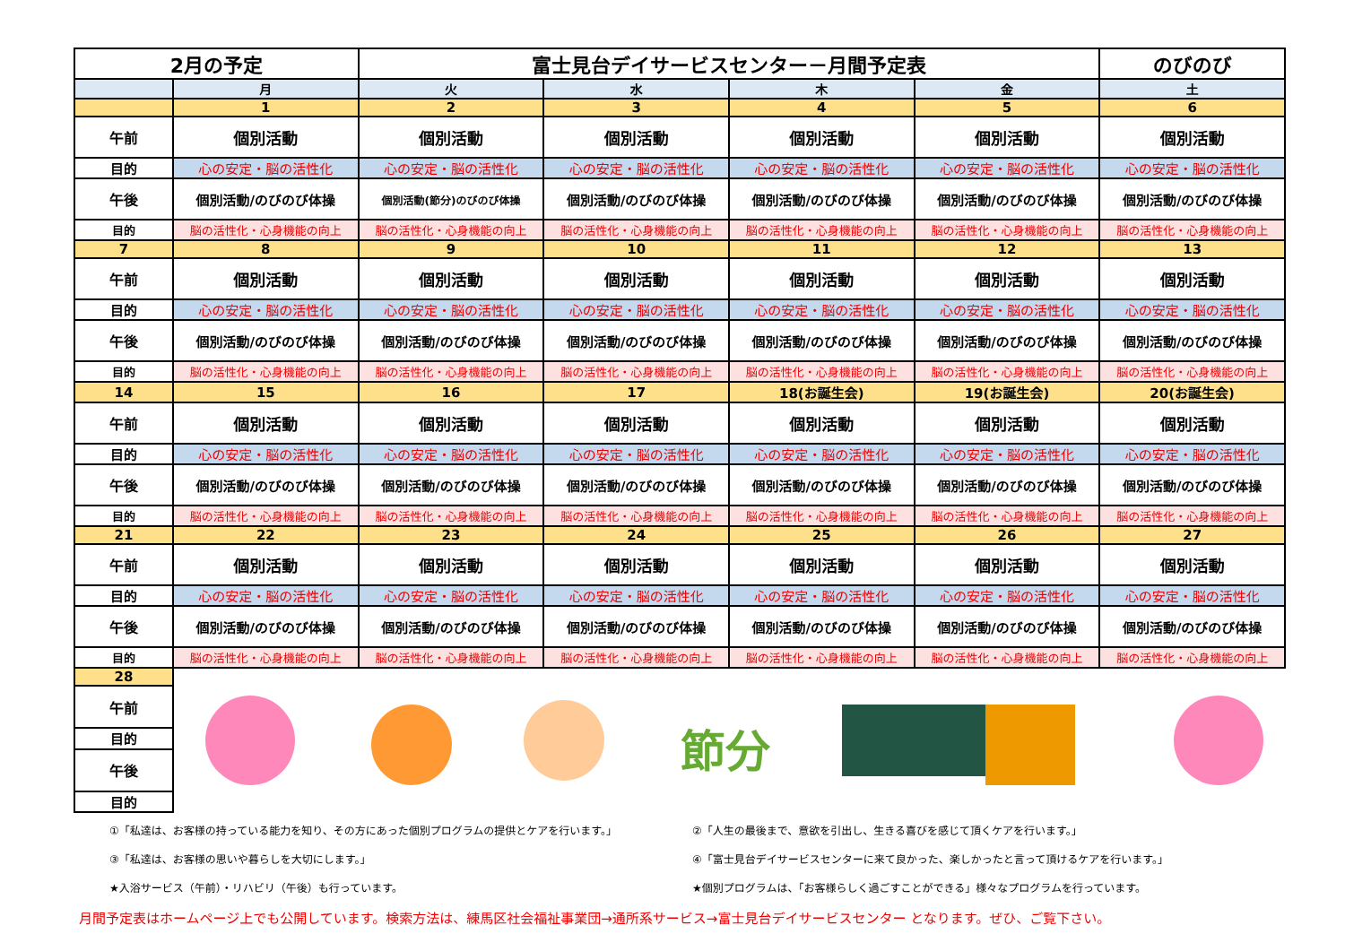| 2月の予定 | | 富士見台デイサービスセンター－月間予定表 | | | | のびのび |
| | 月 | 火 | 水 | 木 | 金 | 土 |
| | 1 | 2 | 3 | 4 | 5 | 6 |
| 午前 | 個別活動 | 個別活動 | 個別活動 | 個別活動 | 個別活動 | 個別活動 |
| 目的 | 心の安定・脳の活性化 | 心の安定・脳の活性化 | 心の安定・脳の活性化 | 心の安定・脳の活性化 | 心の安定・脳の活性化 | 心の安定・脳の活性化 |
| 午後 | 個別活動/のびのび体操 | 個別活動(節分)のびのび体操 | 個別活動/のびのび体操 | 個別活動/のびのび体操 | 個別活動/のびのび体操 | 個別活動/のびのび体操 |
| 目的 | 脳の活性化・心身機能の向上 | 脳の活性化・心身機能の向上 | 脳の活性化・心身機能の向上 | 脳の活性化・心身機能の向上 | 脳の活性化・心身機能の向上 | 脳の活性化・心身機能の向上 |
| 7 | 8 | 9 | 10 | 11 | 12 | 13 |
| 午前 | 個別活動 | 個別活動 | 個別活動 | 個別活動 | 個別活動 | 個別活動 |
| 目的 | 心の安定・脳の活性化 | 心の安定・脳の活性化 | 心の安定・脳の活性化 | 心の安定・脳の活性化 | 心の安定・脳の活性化 | 心の安定・脳の活性化 |
| 午後 | 個別活動/のびのび体操 | 個別活動/のびのび体操 | 個別活動/のびのび体操 | 個別活動/のびのび体操 | 個別活動/のびのび体操 | 個別活動/のびのび体操 |
| 目的 | 脳の活性化・心身機能の向上 | 脳の活性化・心身機能の向上 | 脳の活性化・心身機能の向上 | 脳の活性化・心身機能の向上 | 脳の活性化・心身機能の向上 | 脳の活性化・心身機能の向上 |
| 14 | 15 | 16 | 17 | 18(お誕生会) | 19(お誕生会) | 20(お誕生会) |
| 午前 | 個別活動 | 個別活動 | 個別活動 | 個別活動 | 個別活動 | 個別活動 |
| 目的 | 心の安定・脳の活性化 | 心の安定・脳の活性化 | 心の安定・脳の活性化 | 心の安定・脳の活性化 | 心の安定・脳の活性化 | 心の安定・脳の活性化 |
| 午後 | 個別活動/のびのび体操 | 個別活動/のびのび体操 | 個別活動/のびのび体操 | 個別活動/のびのび体操 | 個別活動/のびのび体操 | 個別活動/のびのび体操 |
| 目的 | 脳の活性化・心身機能の向上 | 脳の活性化・心身機能の向上 | 脳の活性化・心身機能の向上 | 脳の活性化・心身機能の向上 | 脳の活性化・心身機能の向上 | 脳の活性化・心身機能の向上 |
| 21 | 22 | 23 | 24 | 25 | 26 | 27 |
| 午前 | 個別活動 | 個別活動 | 個別活動 | 個別活動 | 個別活動 | 個別活動 |
| 目的 | 心の安定・脳の活性化 | 心の安定・脳の活性化 | 心の安定・脳の活性化 | 心の安定・脳の活性化 | 心の安定・脳の活性化 | 心の安定・脳の活性化 |
| 午後 | 個別活動/のびのび体操 | 個別活動/のびのび体操 | 個別活動/のびのび体操 | 個別活動/のびのび体操 | 個別活動/のびのび体操 | 個別活動/のびのび体操 |
| 目的 | 脳の活性化・心身機能の向上 | 脳の活性化・心身機能の向上 | 脳の活性化・心身機能の向上 | 脳の活性化・心身機能の向上 | 脳の活性化・心身機能の向上 | 脳の活性化・心身機能の向上 |
| 28 | 節分 | | | | | |
| 午前 | | | | | | |
| 目的 | | | | | | |
| 午後 | | | | | | |
| 目的 | | | | | | |
①「私達は、お客様の持っている能力を知り、その方にあった個別プログラムの提供とケアを行います。」 ②「人生の最後まで、意欲を引出し、生きる喜びを感じて頂くケアを行います。」
③「私達は、お客様の思いや暮らしを大切にします。」 ④「富士見台デイサービスセンターに来て良かった、楽しかったと言って頂けるケアを行います。」
★入浴サービス（午前）・リハビリ（午後）も行っています。 ★個別プログラムは、「お客様らしく過ごすことができる」様々なプログラムを行っています。
月間予定表はホームページ上でも公開しています。検索方法は、練馬区社会福祉事業団→通所系サービス→富士見台デイサービスセンター となります。ぜひ、ご覧下さい。